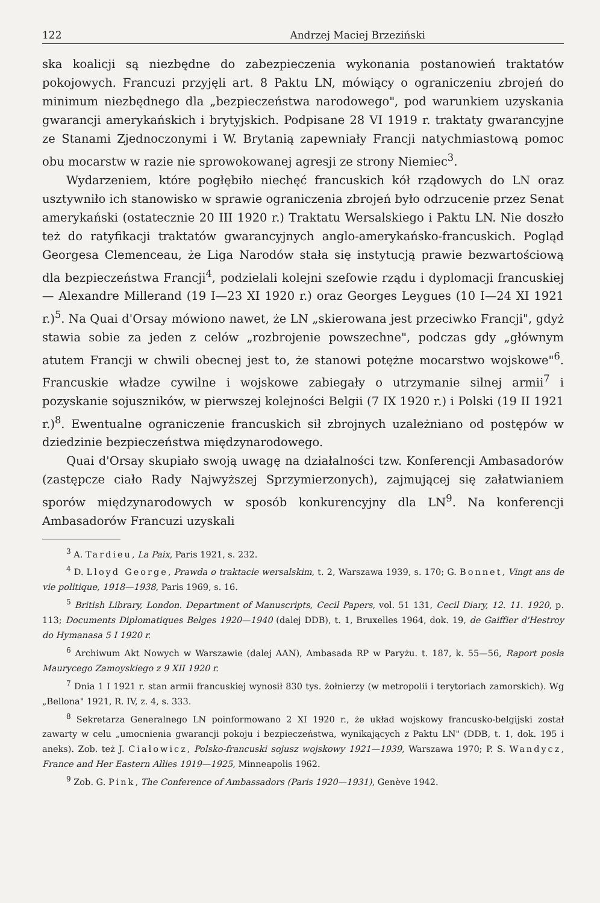122 Andrzej Maciej Brzeziński
ska koalicji są niezbędne do zabezpieczenia wykonania postanowień traktatów pokojowych. Francuzi przyjęli art. 8 Paktu LN, mówiący o ograniczeniu zbrojeń do minimum niezbędnego dla „bezpieczeństwa narodowego", pod warunkiem uzyskania gwarancji amerykańskich i brytyjskich. Podpisane 28 VI 1919 r. traktaty gwarancyjne ze Stanami Zjednoczonymi i W. Brytanią zapewniały Francji natychmiastową pomoc obu mocarstw w razie nie sprowokowanej agresji ze strony Niemiec<sup>3</sup>.
Wydarzeniem, które pogłębiło niechęć francuskich kół rządowych do LN oraz usztywniło ich stanowisko w sprawie ograniczenia zbrojeń było odrzucenie przez Senat amerykański (ostatecznie 20 III 1920 r.) Traktatu Wersalskiego i Paktu LN. Nie doszło też do ratyfikacji traktatów gwarancyjnych anglo-amerykańsko-francuskich. Pogląd Georgesa Clemenceau, że Liga Narodów stała się instytucją prawie bezwartościową dla bezpieczeństwa Francji<sup>4</sup>, podzielali kolejni szefowie rządu i dyplomacji francuskiej — Alexandre Millerand (19 I—23 XI 1920 r.) oraz Georges Leygues (10 I—24 XI 1921 r.)<sup>5</sup>. Na Quai d'Orsay mówiono nawet, że LN „skierowana jest przeciwko Francji", gdyż stawia sobie za jeden z celów „rozbrojenie powszechne", podczas gdy „głównym atutem Francji w chwili obecnej jest to, że stanowi potężne mocarstwo wojskowe"<sup>6</sup>. Francuskie władze cywilne i wojskowe zabiegały o utrzymanie silnej armii<sup>7</sup> i pozyskanie sojuszników, w pierwszej kolejności Belgii (7 IX 1920 r.) i Polski (19 II 1921 r.)<sup>8</sup>. Ewentualne ograniczenie francuskich sił zbrojnych uzależniano od postępów w dziedzinie bezpieczeństwa międzynarodowego.
Quai d'Orsay skupiało swoją uwagę na działalności tzw. Konferencji Ambasadorów (zastępcze ciało Rady Najwyższej Sprzymierzonych), zajmującej się załatwianiem sporów międzynarodowych w sposób konkurencyjny dla LN<sup>9</sup>. Na konferencji Ambasadorów Francuzi uzyskali
<sup>3</sup> A. Tardieu, La Paix, Paris 1921, s. 232.
<sup>4</sup> D. Lloyd George, Prawda o traktacie wersalskim, t. 2, Warszawa 1939, s. 170; G. Bonnet, Vingt ans de vie politique, 1918—1938, Paris 1969, s. 16.
<sup>5</sup> British Library, London. Department of Manuscripts, Cecil Papers, vol. 51 131, Cecil Diary, 12. 11. 1920, p. 113; Documents Diplomatiques Belges 1920—1940 (dalej DDB), t. 1, Bruxelles 1964, dok. 19, de Gaiffier d'Hestroy do Hymanasa 5 I 1920 r.
<sup>6</sup> Archiwum Akt Nowych w Warszawie (dalej AAN), Ambasada RP w Paryżu. t. 187, k. 55—56, Raport posła Maurycego Zamoyskiego z 9 XII 1920 r.
<sup>7</sup> Dnia 1 I 1921 r. stan armii francuskiej wynosił 830 tys. żołnierzy (w metropolii i terytoriach zamorskich). Wg „Bellona" 1921, R. IV, z. 4, s. 333.
<sup>8</sup> Sekretarza Generalnego LN poinformowano 2 XI 1920 r., że układ wojskowy francusko-belgijski został zawarty w celu „umocnienia gwarancji pokoju i bezpieczeństwa, wynikających z Paktu LN" (DDB, t. 1, dok. 195 i aneks). Zob. też J. Ciałowicz, Polsko-francuski sojusz wojskowy 1921—1939, Warszawa 1970; P. S. Wandycz, France and Her Eastern Allies 1919—1925, Minneapolis 1962.
<sup>9</sup> Zob. G. Pink, The Conference of Ambassadors (Paris 1920—1931), Genève 1942.